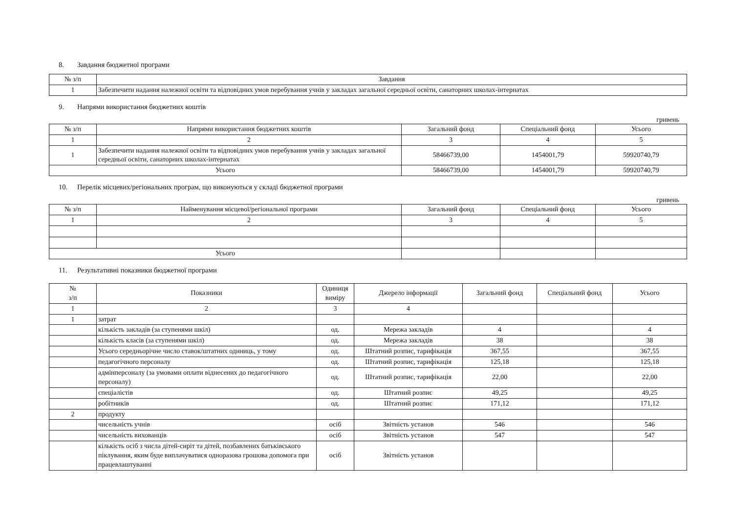8. Завдання бюджетної програми
| № з/п | Завдання |
| --- | --- |
| 1 | Забезпечити надання належної освіти та відповідних умов перебування учнів у закладах загальної середньої освіти, санаторних школах-інтернатах |
9. Напрями використання бюджетних коштів
гривень
| № з/п | Напрями використання бюджетних коштів | Загальний фонд | Спеціальний фонд | Усього |
| --- | --- | --- | --- | --- |
| 1 | 2 | 3 | 4 | 5 |
| 1 | Забезпечити надання належної освіти та відповідних умов перебування учнів у закладах загальної середньої освіти, санаторних школах-інтернатах | 58466739,00 | 1454001,79 | 59920740,79 |
| Усього | | 58466739,00 | 1454001,79 | 59920740,79 |
10. Перелік місцевих/регіональних програм, що виконуються у складі бюджетної програми
гривень
| № з/п | Найменування місцевої/регіональної програми | Загальний фонд | Спеціальний фонд | Усього |
| --- | --- | --- | --- | --- |
| 1 | 2 | 3 | 4 | 5 |
| Усього | | | | |
11. Результативні показники бюджетної програми
| № з/п | Показники | Одиниця виміру | Джерело інформації | Загальний фонд | Спеціальний фонд | Усього |
| --- | --- | --- | --- | --- | --- | --- |
| 1 | 2 | 3 | 4 | | | |
| 1 | затрат | | | | | |
| | кількість закладів (за ступенями шкіл) | од. | Мережа закладів | 4 | | 4 |
| | кількість класів (за ступенями шкіл) | од. | Мережа закладів | 38 | | 38 |
| | Усього середньорічне число ставок/штатних одиниць, у тому | од. | Штатний розпис, тарифікація | 367,55 | | 367,55 |
| | педагогічного персоналу | од. | Штатний розпис, тарифікація | 125,18 | | 125,18 |
| | адмінперсоналу (за умовами оплати віднесених до педагогічного персоналу) | од. | Штатний розпис, тарифікація | 22,00 | | 22,00 |
| | спеціалістів | од. | Штатний розпис | 49,25 | | 49,25 |
| | робітників | од. | Штатний розпис | 171,12 | | 171,12 |
| 2 | продукту | | | | | |
| | чисельність учнів | осіб | Звітність установ | 546 | | 546 |
| | чисельність вихованців | осіб | Звітність установ | 547 | | 547 |
| | кількість осіб з числа дітей-сиріт та дітей, позбавлених батьківського піклування, яким буде виплачуватися одноразова грошова допомога при працевлаштуванні | осіб | Звітність установ | | | |